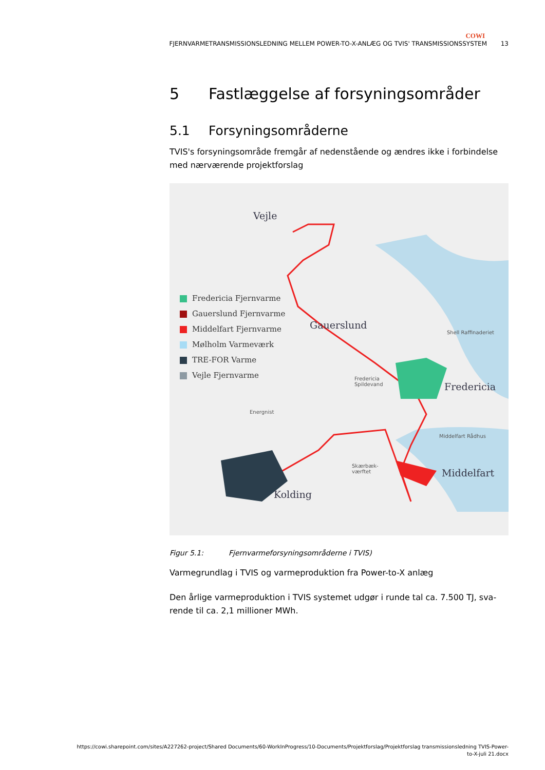COWI
FJERNVARMETRANSMISSIONSLEDNING MELLEM POWER-TO-X-ANLÆG OG TVIS' TRANSMISSIONSSYSTEM 13
5 Fastlæggelse af forsyningsområder
5.1 Forsyningsområderne
TVIS's forsyningsområde fremgår af nedenstående og ændres ikke i forbindelse med nærværende projektforslag
Vejle
Gauerslund
Fredericia
Middelfart
Kolding
Shell Raffinaderiet
Fredericia
Spildevand
Energnist
Middelfart Rådhus
Skærbæk-
værftet
Fredericia Fjernvarme
Gauerslund Fjernvarme
Middelfart Fjernvarme
Mølholm Varmeværk
TRE-FOR Varme
Vejle Fjernvarme
Figur 5.1: Fjernvarmeforsyningsområderne i TVIS)
Varmegrundlag i TVIS og varmeproduktion fra Power-to-X anlæg
Den årlige varmeproduktion i TVIS systemet udgør i runde tal ca. 7.500 TJ, sva-rende til ca. 2,1 millioner MWh.
https://cowi.sharepoint.com/sites/A227262-project/Shared Documents/60-WorkInProgress/10-Documents/Projektforslag/Projektforslag transmissionsledning TVIS-Power-
to-X-juli 21.docx